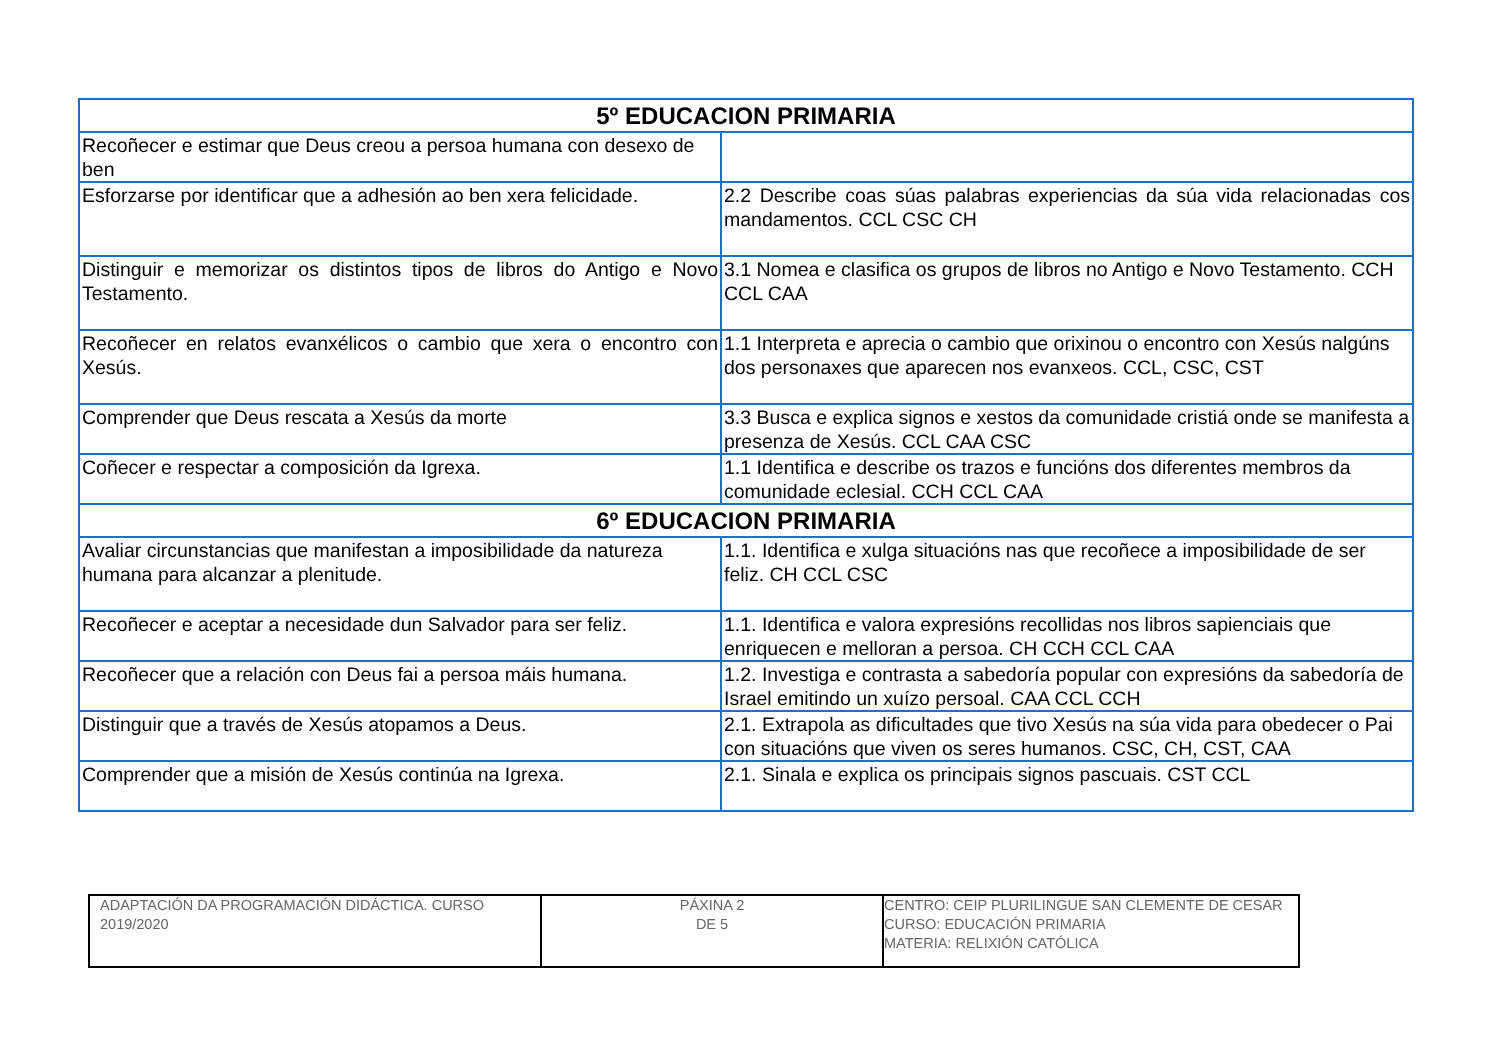| 5º EDUCACION PRIMARIA | |
| --- | --- |
| Recoñecer e estimar que Deus creou a persoa humana con desexo de ben | |
| Esforzarse por identificar que a adhesión ao ben xera felicidade. | 2.2 Describe coas súas palabras experiencias da súa vida relacionadas cos mandamentos. CCL CSC CH |
| Distinguir e memorizar os distintos tipos de libros do Antigo e Novo Testamento. | 3.1 Nomea e clasifica os grupos de libros no Antigo e Novo Testamento. CCH CCL CAA |
| Recoñecer en relatos evanxélicos o cambio que xera o encontro con Xesús. | 1.1 Interpreta e aprecia o cambio que orixinou o encontro con Xesús nalgúns dos personaxes que aparecen nos evanxeos. CCL, CSC, CST |
| Comprender que Deus rescata a Xesús da morte | 3.3 Busca e explica signos e xestos da comunidade cristiá onde se manifesta a presenza de Xesús. CCL CAA CSC |
| Coñecer e respectar a composición da Igrexa. | 1.1 Identifica e describe os trazos e funcións dos diferentes membros da comunidade eclesial. CCH CCL CAA |
| 6º EDUCACION PRIMARIA | |
| Avaliar circunstancias que manifestan a imposibilidade da natureza humana para alcanzar a plenitude. | 1.1. Identifica e xulga situacións nas que recoñece a imposibilidade de ser feliz. CH CCL CSC |
| Recoñecer e aceptar a necesidade dun Salvador para ser feliz. | 1.1. Identifica e valora expresións recollidas nos libros sapienciais que enriquecen e melloran a persoa. CH CCH CCL CAA |
| Recoñecer que a relación con Deus fai a persoa máis humana. | 1.2. Investiga e contrasta a sabedoría popular con expresións da sabedoría de Israel emitindo un xuízo persoal. CAA CCL CCH |
| Distinguir que a través de Xesús atopamos a Deus. | 2.1. Extrapola as dificultades que tivo Xesús na súa vida para obedecer o Pai con situacións que viven os seres humanos. CSC, CH, CST, CAA |
| Comprender que a misión de Xesús continúa na Igrexa. | 2.1. Sinala e explica os principais signos pascuais. CST CCL |
| ADAPTACIÓN DA PROGRAMACIÓN DIDÁCTICA. CURSO 2019/2020 | PÁXINA 2 DE 5 | CENTRO: CEIP PLURILINGUE SAN CLEMENTE DE CESAR CURSO: EDUCACIÓN PRIMARIA MATERIA: RELIXIÓN CATÓLICA |